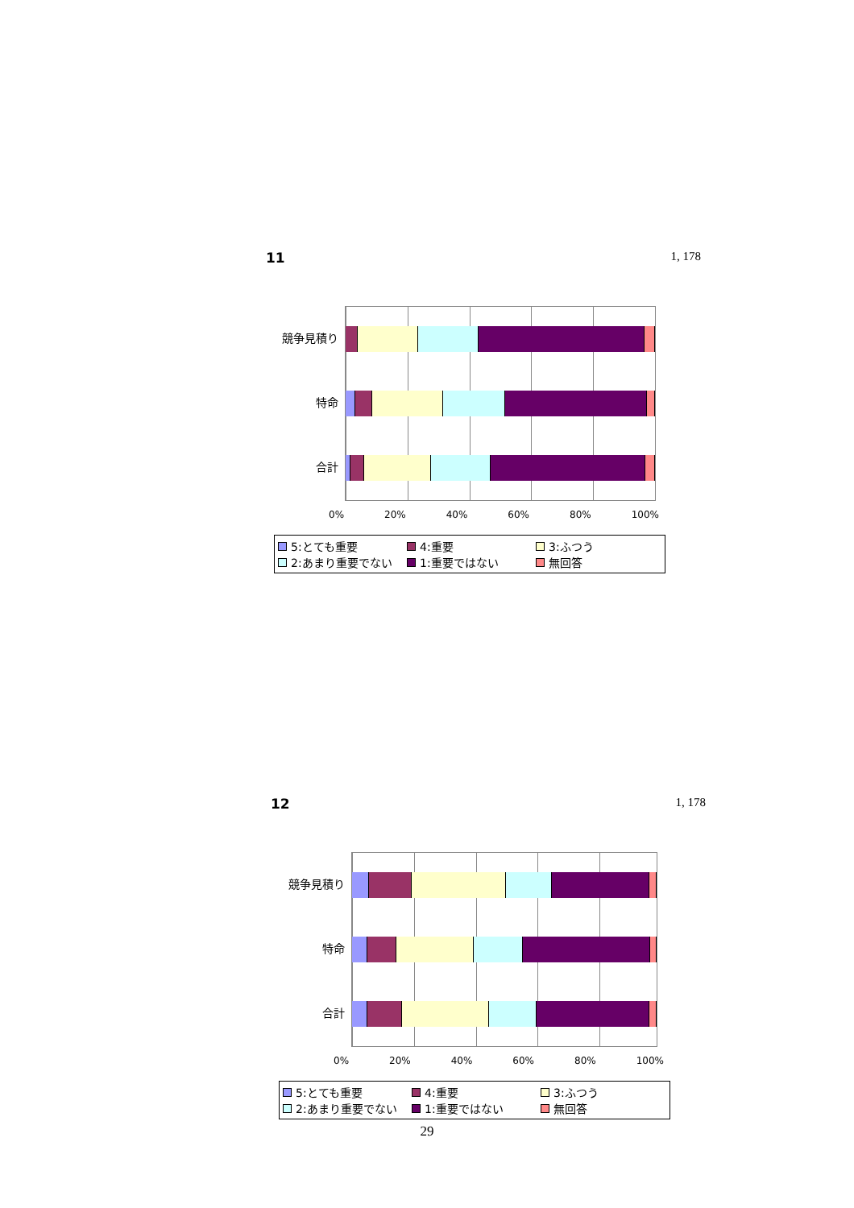11 1, 178
競争見積り
特命
合計
0% 20% 40% 60% 80% 100%
5:とても重要 4:重要 3:ふつう 2:あまり重要でない 1:重要ではない 無回答
12 1, 178
競争見積り
特命
合計
0% 20% 40% 60% 80% 100%
5:とても重要 4:重要 3:ふつう 2:あまり重要でない 1:重要ではない 無回答
29